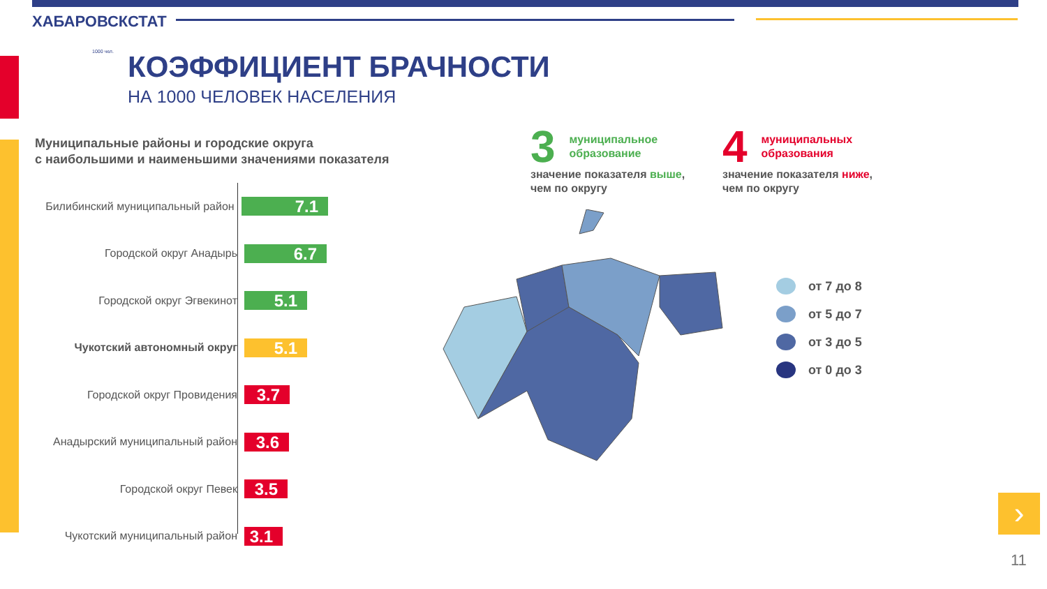ХАБАРОВСКСТАТ
1000 чел. КОЭФФИЦИЕНТ БРАЧНОСТИ
НА 1000 ЧЕЛОВЕК НАСЕЛЕНИЯ
Муниципальные районы и городские округа
с наибольшими и наименьшими значениями показателя
Билибинский муниципальный район
7.1
Городской округ Анадырь
6.7
Городской округ Эгвекинот
5.1
Чукотский автономный округ
5.1
Городской округ Провидения
3.7
Анадырский муниципальный район
3.6
Городской округ Певек
3.5
Чукотский муниципальный район
3.1
3
муниципальное образование
значение показателя выше, чем по округу
4
муниципальных образования
значение показателя ниже, чем по округу
от 7 до 8
от 5 до 7
от 3 до 5
от 0 до 3
›
11